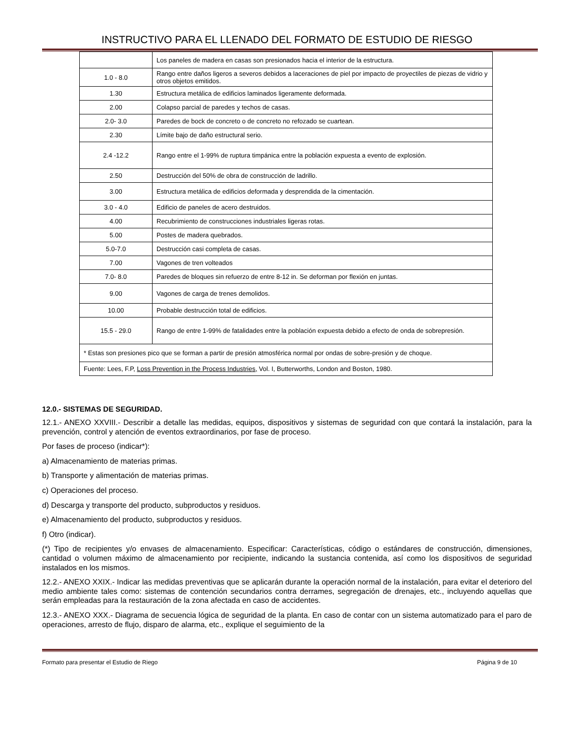INSTRUCTIVO PARA EL LLENADO DEL FORMATO DE ESTUDIO DE RIESGO
| | Los paneles de madera en casas son presionados hacia el interior de la estructura. |
| 1.0 - 8.0 | Rango entre daños ligeros a severos debidos a laceraciones de piel por impacto de proyectiles de piezas de vidrio y otros objetos emitidos. |
| 1.30 | Estructura metálica de edificios laminados ligeramente deformada. |
| 2.00 | Colapso parcial de paredes y techos de casas. |
| 2.0- 3.0 | Paredes de bock de concreto o de concreto no refozado se cuartean. |
| 2.30 | Límite bajo de daño estructural serio. |
| 2.4 -12.2 | Rango entre el 1-99% de ruptura timpánica entre la población expuesta a evento de explosión. |
| 2.50 | Destrucción del 50% de obra de construcción de ladrillo. |
| 3.00 | Estructura metálica de edificios deformada y desprendida de la cimentación. |
| 3.0 - 4.0 | Edificio de paneles de acero destruidos. |
| 4.00 | Recubrimiento de construcciones industriales ligeras rotas. |
| 5.00 | Postes de madera quebrados. |
| 5.0-7.0 | Destrucción casi completa de casas. |
| 7.00 | Vagones de tren volteados |
| 7.0- 8.0 | Paredes de bloques sin refuerzo de entre 8-12 in. Se deforman por flexión en juntas. |
| 9.00 | Vagones de carga de trenes demolidos. |
| 10.00 | Probable destrucción total de edificios. |
| 15.5 - 29.0 | Rango de entre 1-99% de fatalidades entre la población expuesta debido a efecto de onda de sobrepresión. |
| * Estas son presiones pico que se forman a partir de presión atmosférica normal por ondas de sobre-presión y de choque. | |
| Fuente: Lees, F.P, Loss Prevention in the Process Industries, Vol. I, Butterworths, London and Boston, 1980. | |
12.0.- SISTEMAS DE SEGURIDAD.
12.1.- ANEXO XXVIII.- Describir a detalle las medidas, equipos, dispositivos y sistemas de seguridad con que contará la instalación, para la prevención, control y atención de eventos extraordinarios, por fase de proceso.
Por fases de proceso (indicar*):
a) Almacenamiento de materias primas.
b) Transporte y alimentación de materias primas.
c) Operaciones del proceso.
d) Descarga y transporte del producto, subproductos y residuos.
e) Almacenamiento del producto, subproductos y residuos.
f) Otro (indicar).
(*) Tipo de recipientes y/o envases de almacenamiento. Especificar: Características, código o estándares de construcción, dimensiones, cantidad o volumen máximo de almacenamiento por recipiente, indicando la sustancia contenida, así como los dispositivos de seguridad instalados en los mismos.
12.2.- ANEXO XXIX.- Indicar las medidas preventivas que se aplicarán durante la operación normal de la instalación, para evitar el deterioro del medio ambiente tales como: sistemas de contención secundarios contra derrames, segregación de drenajes, etc., incluyendo aquellas que serán empleadas para la restauración de la zona afectada en caso de accidentes.
12.3.- ANEXO XXX.- Diagrama de secuencia lógica de seguridad de la planta. En caso de contar con un sistema automatizado para el paro de operaciones, arresto de flujo, disparo de alarma, etc., explique el seguimiento de la
Formato para presentar el Estudio de Riego Página 9 de 10